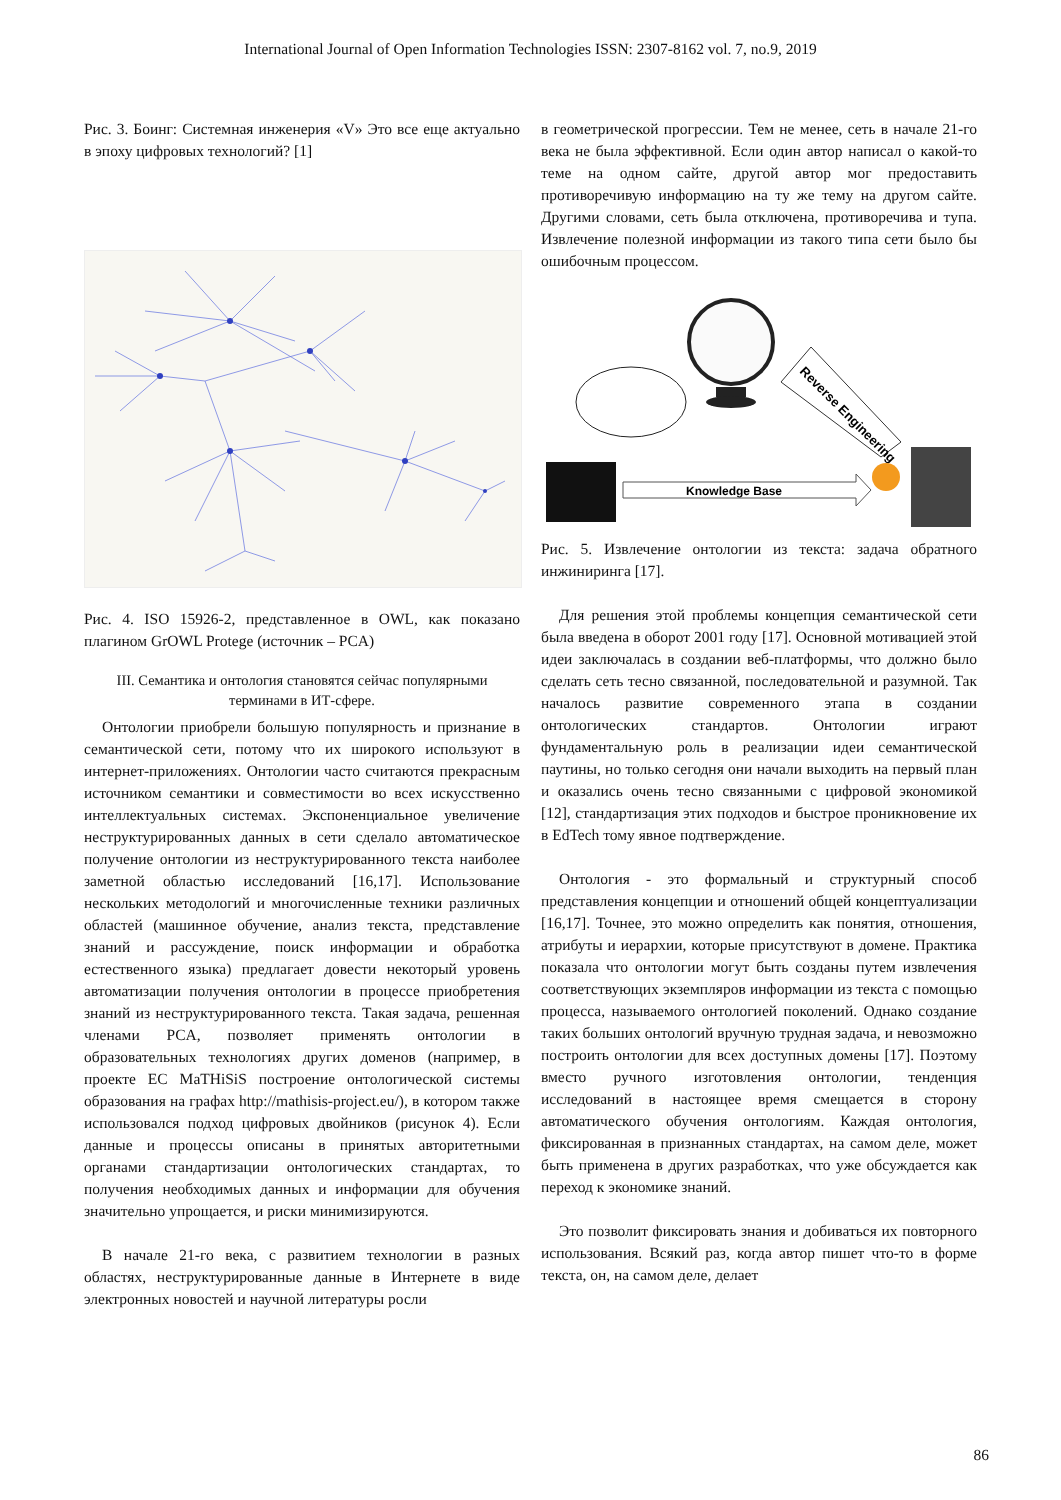International Journal of Open Information Technologies ISSN: 2307-8162 vol. 7, no.9, 2019
Рис. 3. Боинг: Системная инженерия «V» Это все еще актуально в эпоху цифровых технологий? [1]
Рис. 4. ISO 15926-2, представленное в OWL, как показано плагином GrOWL Protege (источник – PCA)
III. Семантика и онтология становятся сейчас популярными терминами в ИТ-сфере.
Онтологии приобрели большую популярность и признание в семантической сети, потому что их широкого используют в интернет-приложениях. Онтологии часто считаются прекрасным источником семантики и совместимости во всех искусственно интеллектуальных системах. Экспоненциальное увеличение неструктурированных данных в сети сделало автоматическое получение онтологии из неструктурированного текста наиболее заметной областью исследований [16,17]. Использование нескольких методологий и многочисленные техники различных областей (машинное обучение, анализ текста, представление знаний и рассуждение, поиск информации и обработка естественного языка) предлагает довести некоторый уровень автоматизации получения онтологии в процессе приобретения знаний из неструктурированного текста. Такая задача, решенная членами PCA, позволяет применять онтологии в образовательных технологиях других доменов (например, в проекте ЕС MaTHiSiS построение онтологической системы образования на графах http://mathisis-project.eu/), в котором также использовался подход цифровых двойников (рисунок 4). Если данные и процессы описаны в принятых авторитетными органами стандартизации онтологических стандартах, то получения необходимых данных и информации для обучения значительно упрощается, и риски минимизируются.
В начале 21-го века, с развитием технологии в разных областях, неструктурированные данные в Интернете в виде электронных новостей и научной литературы росли
в геометрической прогрессии. Тем не менее, сеть в начале 21-го века не была эффективной. Если один автор написал о какой-то теме на одном сайте, другой автор мог предоставить противоречивую информацию на ту же тему на другом сайте. Другими словами, сеть была отключена, противоречива и тупа. Извлечение полезной информации из такого типа сети было бы ошибочным процессом.
Reverse Engineering
Knowledge Base
Рис. 5. Извлечение онтологии из текста: задача обратного инжиниринга [17].
Для решения этой проблемы концепция семантической сети была введена в оборот 2001 году [17]. Основной мотивацией этой идеи заключалась в создании веб-платформы, что должно было сделать сеть тесно связанной, последовательной и разумной. Так началось развитие современного этапа в создании онтологических стандартов. Онтологии играют фундаментальную роль в реализации идеи семантической паутины, но только сегодня они начали выходить на первый план и оказались очень тесно связанными с цифровой экономикой [12], стандартизация этих подходов и быстрое проникновение их в EdTech тому явное подтверждение.
Онтология - это формальный и структурный способ представления концепции и отношений общей концептуализации [16,17]. Точнее, это можно определить как понятия, отношения, атрибуты и иерархии, которые присутствуют в домене. Практика показала что онтологии могут быть созданы путем извлечения соответствующих экземпляров информации из текста с помощью процесса, называемого онтологией поколений. Однако создание таких больших онтологий вручную трудная задача, и невозможно построить онтологии для всех доступных домены [17]. Поэтому вместо ручного изготовления онтологии, тенденция исследований в настоящее время смещается в сторону автоматического обучения онтологиям. Каждая онтология, фиксированная в признанных стандартах, на самом деле, может быть применена в других разработках, что уже обсуждается как переход к экономике знаний.
Это позволит фиксировать знания и добиваться их повторного использования. Всякий раз, когда автор пишет что-то в форме текста, он, на самом деле, делает
86